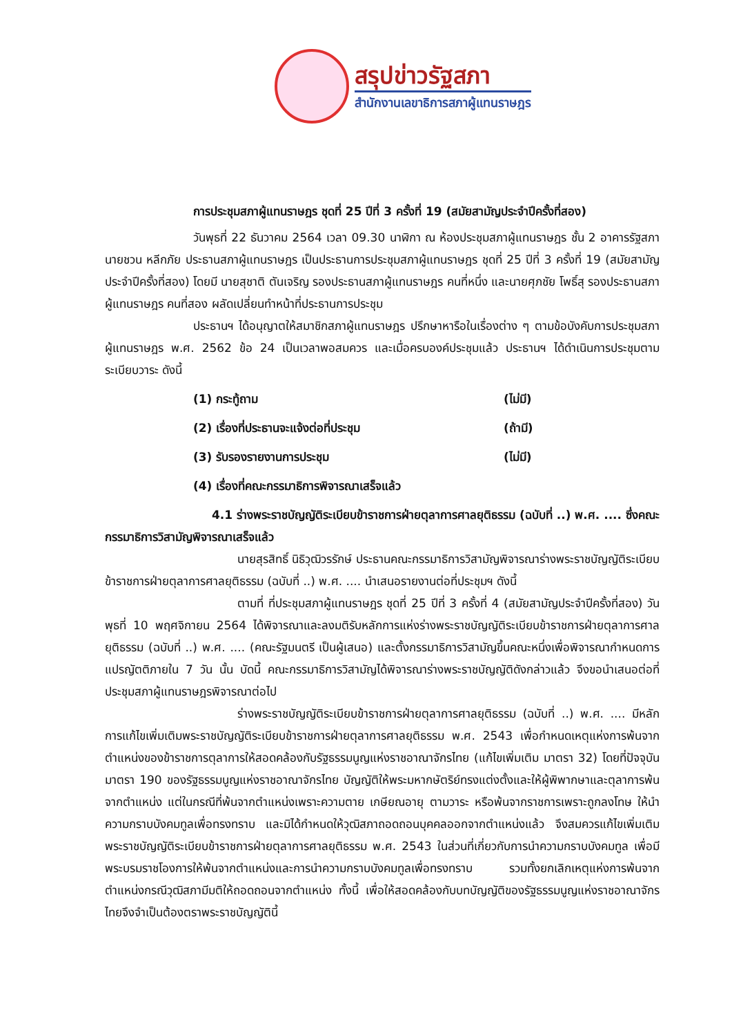สรุปข่าวรัฐสภา
สำนักงานเลขาธิการสภาผู้แทนราษฎร
การประชุมสภาผู้แทนราษฎร ชุดที่ 25 ปีที่ 3 ครั้งที่ 19 (สมัยสามัญประจำปีครั้งที่สอง)
วันพุธที่ 22 ธันวาคม 2564 เวลา 09.30 นาฬิกา ณ ห้องประชุมสภาผู้แทนราษฎร ชั้น 2 อาคารรัฐสภา นายชวน หลีกภัย ประธานสภาผู้แทนราษฎร เป็นประธานการประชุมสภาผู้แทนราษฎร ชุดที่ 25 ปีที่ 3 ครั้งที่ 19 (สมัยสามัญประจำปีครั้งที่สอง) โดยมี นายสุชาติ ตันเจริญ รองประธานสภาผู้แทนราษฎร คนที่หนึ่ง และนายศุภชัย โพธิ์สุ รองประธานสภาผู้แทนราษฎร คนที่สอง ผลัดเปลี่ยนทำหน้าที่ประธานการประชุม
ประธานฯ ได้อนุญาตให้สมาชิกสภาผู้แทนราษฎร ปรึกษาหารือในเรื่องต่าง ๆ ตามข้อบังคับการประชุมสภาผู้แทนราษฎร พ.ศ. 2562 ข้อ 24 เป็นเวลาพอสมควร และเมื่อครบองค์ประชุมแล้ว ประธานฯ ได้ดำเนินการประชุมตามระเบียบวาระ ดังนี้
(1) กระทู้ถาม (ไม่มี)
(2) เรื่องที่ประธานจะแจ้งต่อที่ประชุม (ถ้ามี)
(3) รับรองรายงานการประชุม (ไม่มี)
(4) เรื่องที่คณะกรรมาธิการพิจารณาเสร็จแล้ว
4.1 ร่างพระราชบัญญัติระเบียบข้าราชการฝ่ายตุลาการศาลยุติธรรม (ฉบับที่ ..) พ.ศ. .... ซึ่งคณะกรรมาธิการวิสามัญพิจารณาเสร็จแล้ว
นายสุรสิทธิ์ นิธิวุฒิวรรักษ์ ประธานคณะกรรมาธิการวิสามัญพิจารณาร่างพระราชบัญญัติระเบียบข้าราชการฝ่ายตุลาการศาลยุติธรรม (ฉบับที่ ..) พ.ศ. .... นำเสนอรายงานต่อที่ประชุมฯ ดังนี้
ตามที่ ที่ประชุมสภาผู้แทนราษฎร ชุดที่ 25 ปีที่ 3 ครั้งที่ 4 (สมัยสามัญประจำปีครั้งที่สอง) วันพุธที่ 10 พฤศจิกายน 2564 ได้พิจารณาและลงมติรับหลักการแห่งร่างพระราชบัญญัติระเบียบข้าราชการฝ่ายตุลาการศาลยุติธรรม (ฉบับที่ ..) พ.ศ. .... (คณะรัฐมนตรี เป็นผู้เสนอ) และตั้งกรรมาธิการวิสามัญขึ้นคณะหนึ่งเพื่อพิจารณากำหนดการแปรญัตติภายใน 7 วัน นั้น บัดนี้ คณะกรรมาธิการวิสามัญได้พิจารณาร่างพระราชบัญญัติดังกล่าวแล้ว จึงขอนำเสนอต่อที่ประชุมสภาผู้แทนราษฎรพิจารณาต่อไป
ร่างพระราชบัญญัติระเบียบข้าราชการฝ่ายตุลาการศาลยุติธรรม (ฉบับที่ ..) พ.ศ. .... มีหลักการแก้ไขเพิ่มเติมพระราชบัญญัติระเบียบข้าราชการฝ่ายตุลาการศาลยุติธรรม พ.ศ. 2543 เพื่อกำหนดเหตุแห่งการพ้นจากตำแหน่งของข้าราชการตุลาการให้สอดคล้องกับรัฐธรรมนูญแห่งราชอาณาจักรไทย (แก้ไขเพิ่มเติม มาตรา 32) โดยที่ปัจจุบันมาตรา 190 ของรัฐธรรมนูญแห่งราชอาณาจักรไทย บัญญัติให้พระมหากษัตริย์ทรงแต่งตั้งและให้ผู้พิพากษาและตุลาการพ้นจากตำแหน่ง แต่ในกรณีที่พ้นจากตำแหน่งเพราะความตาย เกษียณอายุ ตามวาระ หรือพ้นจากราชการเพราะถูกลงโทษ ให้นำความกราบบังคมทูลเพื่อทรงทราบ และมิได้กำหนดให้วุฒิสภาถอดถอนบุคคลออกจากตำแหน่งแล้ว จึงสมควรแก้ไขเพิ่มเติมพระราชบัญญัติระเบียบข้าราชการฝ่ายตุลาการศาลยุติธรรม พ.ศ. 2543 ในส่วนที่เกี่ยวกับการนำความกราบบังคมทูล เพื่อมีพระบรมราชโองการให้พ้นจากตำแหน่งและการนำความกราบบังคมทูลเพื่อทรงทราบ รวมทั้งยกเลิกเหตุแห่งการพ้นจากตำแหน่งกรณีวุฒิสภามีมติให้ถอดถอนจากตำแหน่ง ทั้งนี้ เพื่อให้สอดคล้องกับบทบัญญัติของรัฐธรรมนูญแห่งราชอาณาจักรไทยจึงจำเป็นต้องตราพระราชบัญญัตินี้